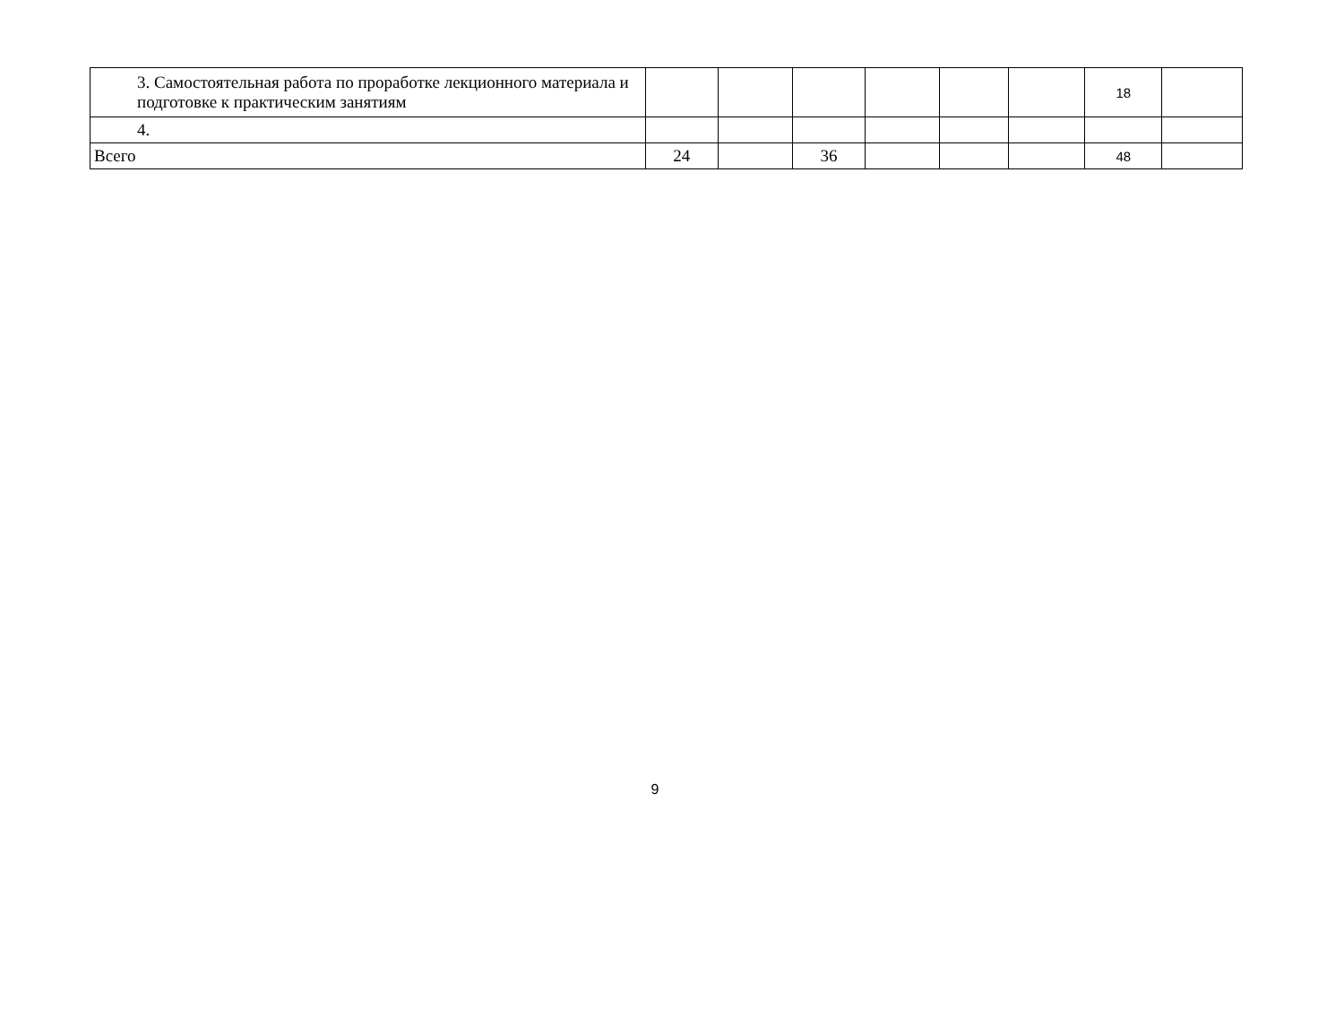| 3. Самостоятельная работа по проработке лекционного материала и подготовке к практическим занятиям | | | | | | | 18 | |
| 4. | | | | | | | | |
| Всего | 24 | | 36 | | | | 48 | |
9